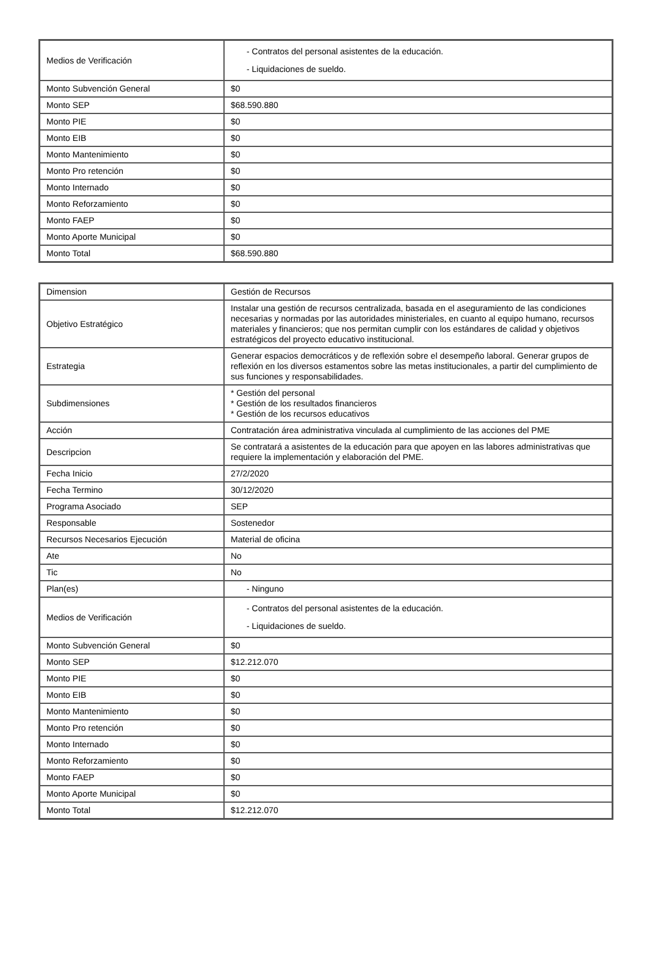| Medios de Verificación | - Contratos del personal asistentes de la educación. - Liquidaciones de sueldo. |
| Monto Subvención General | $0 |
| Monto SEP | $68.590.880 |
| Monto PIE | $0 |
| Monto EIB | $0 |
| Monto Mantenimiento | $0 |
| Monto Pro retención | $0 |
| Monto Internado | $0 |
| Monto Reforzamiento | $0 |
| Monto FAEP | $0 |
| Monto Aporte Municipal | $0 |
| Monto Total | $68.590.880 |
| Dimension | Gestión de Recursos |
| Objetivo Estratégico | Instalar una gestión de recursos centralizada, basada en el aseguramiento de las condiciones necesarias y normadas por las autoridades ministeriales, en cuanto al equipo humano, recursos materiales y financieros; que nos permitan cumplir con los estándares de calidad y objetivos estratégicos del proyecto educativo institucional. |
| Estrategia | Generar espacios democráticos y de reflexión sobre el desempeño laboral. Generar grupos de reflexión en los diversos estamentos sobre las metas institucionales, a partir del cumplimiento de sus funciones y responsabilidades. |
| Subdimensiones | * Gestión del personal * Gestión de los resultados financieros * Gestión de los recursos educativos |
| Acción | Contratación área administrativa vinculada al cumplimiento de las acciones del PME |
| Descripcion | Se contratará a asistentes de la educación para que apoyen en las labores administrativas que requiere la implementación y elaboración del PME. |
| Fecha Inicio | 27/2/2020 |
| Fecha Termino | 30/12/2020 |
| Programa Asociado | SEP |
| Responsable | Sostenedor |
| Recursos Necesarios Ejecución | Material de oficina |
| Ate | No |
| Tic | No |
| Plan(es) | - Ninguno |
| Medios de Verificación | - Contratos del personal asistentes de la educación. - Liquidaciones de sueldo. |
| Monto Subvención General | $0 |
| Monto SEP | $12.212.070 |
| Monto PIE | $0 |
| Monto EIB | $0 |
| Monto Mantenimiento | $0 |
| Monto Pro retención | $0 |
| Monto Internado | $0 |
| Monto Reforzamiento | $0 |
| Monto FAEP | $0 |
| Monto Aporte Municipal | $0 |
| Monto Total | $12.212.070 |